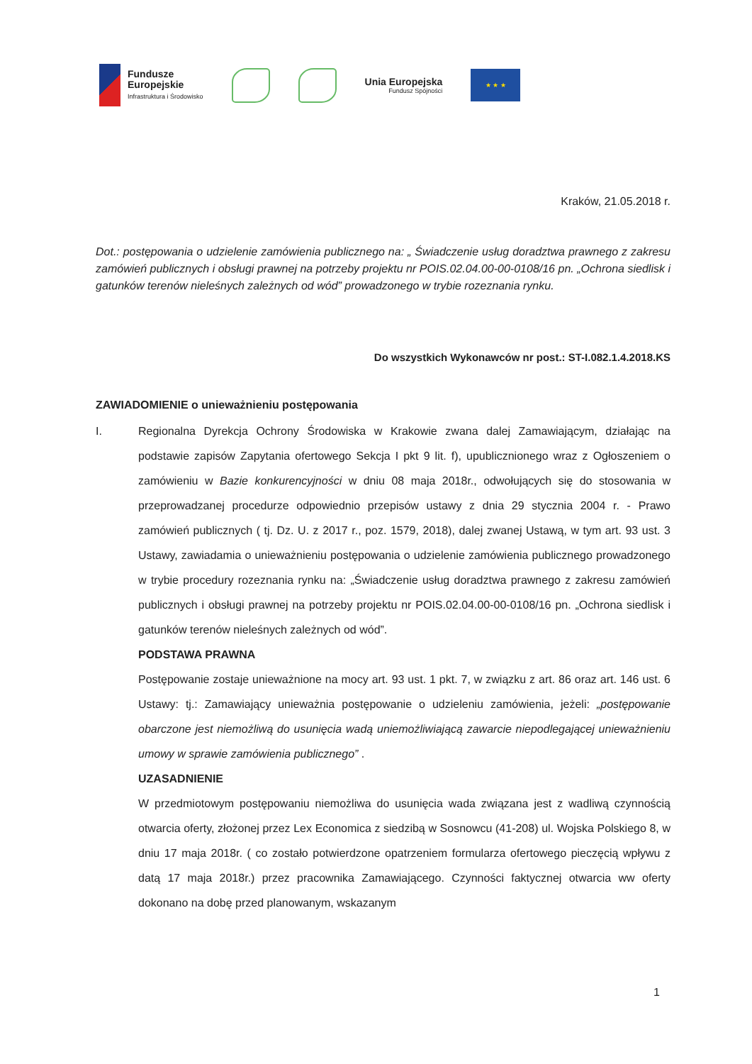Fundusze
Europejskie
Infrastruktura i Środowisko
Unia Europejska
Fundusz Spójności
★ ★ ★
Kraków, 21.05.2018 r.
Dot.: postępowania o udzielenie zamówienia publicznego na: „ Świadczenie usług doradztwa prawnego z zakresu zamówień publicznych i obsługi prawnej na potrzeby projektu nr POIS.02.04.00-00-0108/16 pn. „Ochrona siedlisk i gatunków terenów nieleśnych zależnych od wód” prowadzonego w trybie rozeznania rynku.
Do wszystkich Wykonawców nr post.: ST-I.082.1.4.2018.KS
ZAWIADOMIENIE o unieważnieniu postępowania
I. Regionalna Dyrekcja Ochrony Środowiska w Krakowie zwana dalej Zamawiającym, działając na podstawie zapisów Zapytania ofertowego Sekcja I pkt 9 lit. f), upublicznionego wraz z Ogłoszeniem o zamówieniu w Bazie konkurencyjności w dniu 08 maja 2018r., odwołujących się do stosowania w przeprowadzanej procedurze odpowiednio przepisów ustawy z dnia 29 stycznia 2004 r. - Prawo zamówień publicznych ( tj. Dz. U. z 2017 r., poz. 1579, 2018), dalej zwanej Ustawą, w tym art. 93 ust. 3 Ustawy, zawiadamia o unieważnieniu postępowania o udzielenie zamówienia publicznego prowadzonego w trybie procedury rozeznania rynku na: „Świadczenie usług doradztwa prawnego z zakresu zamówień publicznych i obsługi prawnej na potrzeby projektu nr POIS.02.04.00-00-0108/16 pn. „Ochrona siedlisk i gatunków terenów nieleśnych zależnych od wód”.
PODSTAWA PRAWNA
Postępowanie zostaje unieważnione na mocy art. 93 ust. 1 pkt. 7, w związku z art. 86 oraz art. 146 ust. 6 Ustawy: tj.: Zamawiający unieważnia postępowanie o udzieleniu zamówienia, jeżeli: „postępowanie obarczone jest niemożliwą do usunięcia wadą uniemożliwiającą zawarcie niepodlegającej unieważnieniu umowy w sprawie zamówienia publicznego” .
UZASADNIENIE
W przedmiotowym postępowaniu niemożliwa do usunięcia wada związana jest z wadliwą czynnością otwarcia oferty, złożonej przez Lex Economica z siedzibą w Sosnowcu (41-208) ul. Wojska Polskiego 8, w dniu 17 maja 2018r. ( co zostało potwierdzone opatrzeniem formularza ofertowego pieczęcią wpływu z datą 17 maja 2018r.) przez pracownika Zamawiającego. Czynności faktycznej otwarcia ww oferty dokonano na dobę przed planowanym, wskazanym
1